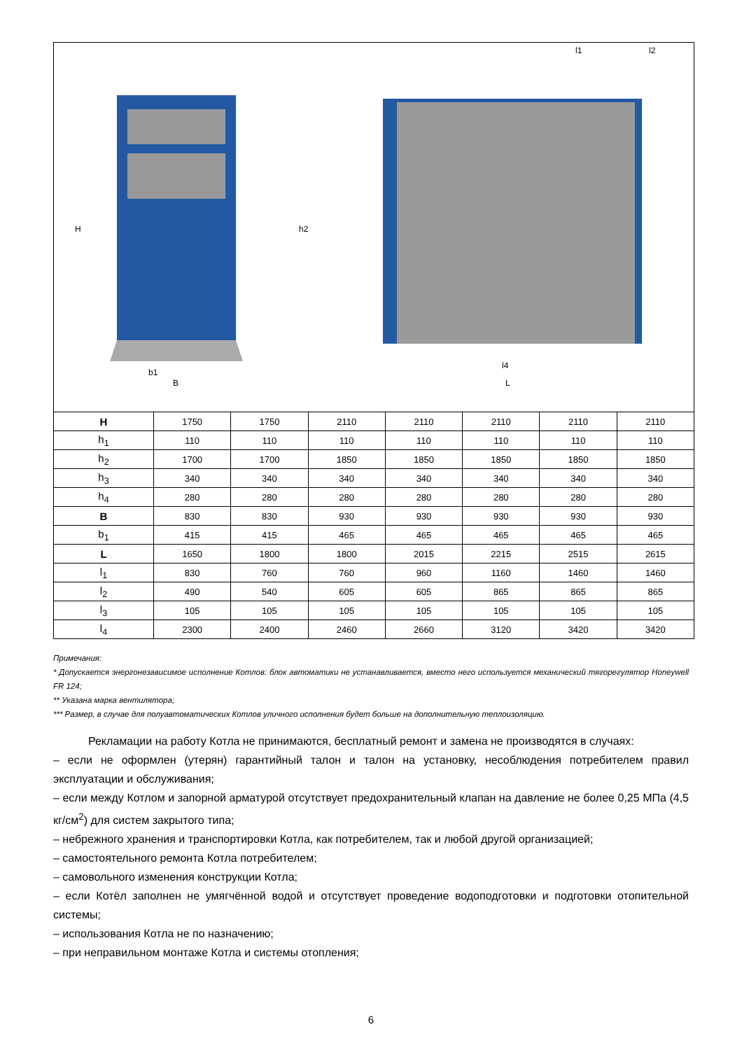H
h2
b1
B
l4
L
l1
l2
| H | 1750 | 1750 | 2110 | 2110 | 2110 | 2110 | 2110 |
| h<sub>1</sub> | 110 | 110 | 110 | 110 | 110 | 110 | 110 |
| h<sub>2</sub> | 1700 | 1700 | 1850 | 1850 | 1850 | 1850 | 1850 |
| h<sub>3</sub> | 340 | 340 | 340 | 340 | 340 | 340 | 340 |
| h<sub>4</sub> | 280 | 280 | 280 | 280 | 280 | 280 | 280 |
| B | 830 | 830 | 930 | 930 | 930 | 930 | 930 |
| b<sub>1</sub> | 415 | 415 | 465 | 465 | 465 | 465 | 465 |
| L | 1650 | 1800 | 1800 | 2015 | 2215 | 2515 | 2615 |
| l<sub>1</sub> | 830 | 760 | 760 | 960 | 1160 | 1460 | 1460 |
| l<sub>2</sub> | 490 | 540 | 605 | 605 | 865 | 865 | 865 |
| l<sub>3</sub> | 105 | 105 | 105 | 105 | 105 | 105 | 105 |
| l<sub>4</sub> | 2300 | 2400 | 2460 | 2660 | 3120 | 3420 | 3420 |
Примечания:
* Допускается энергонезависимое исполнение Котлов: блок автоматики не устанавливается, вместо него используется механический тягорегулятор Honeywell FR 124;
** Указана марка вентилятора;
*** Размер, в случае для полуавтоматических Котлов уличного исполнения будет больше на дополнительную теплоизоляцию.
Рекламации на работу Котла не принимаются, бесплатный ремонт и замена не производятся в случаях:
– если не оформлен (утерян) гарантийный талон и талон на установку, несоблюдения потребителем правил эксплуатации и обслуживания;
– если между Котлом и запорной арматурой отсутствует предохранительный клапан на давление не более 0,25 МПа (4,5 кг/см<sup>2</sup>) для систем закрытого типа;
– небрежного хранения и транспортировки Котла, как потребителем, так и любой другой организацией;
– самостоятельного ремонта Котла потребителем;
– самовольного изменения конструкции Котла;
– если Котёл заполнен не умягчённой водой и отсутствует проведение водоподготовки и подготовки отопительной системы;
– использования Котла не по назначению;
– при неправильном монтаже Котла и системы отопления;
6